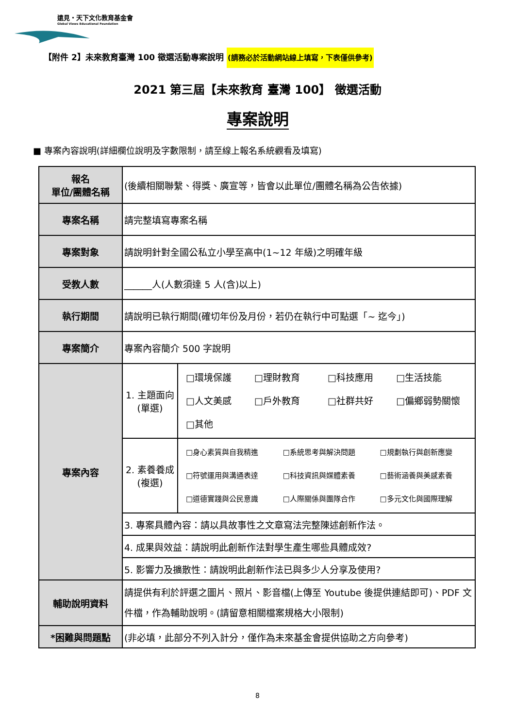遠見・天下文化教育基金會
Global Views Educational Foundation
【附件 2】未來教育臺灣 100 徵選活動專案說明 (請務必於活動網站線上填寫，下表僅供參考)
2021 第三屆【未來教育 臺灣 100】 徵選活動
專案說明
■ 專案內容說明(詳細欄位說明及字數限制，請至線上報名系統觀看及填寫)
| 報名 單位/團體名稱 | (後續相關聯繫、得獎、廣宣等，皆會以此單位/團體名稱為公告依據) | |
| 專案名稱 | 請完整填寫專案名稱 | |
| 專案對象 | 請說明針對全國公私立小學至高中(1~12 年級)之明確年級 | |
| 受教人數 | ______人(人數須達 5 人(含)以上) | |
| 執行期間 | 請說明已執行期間(確切年份及月份，若仍在執行中可點選「~ 迄今」) | |
| 專案簡介 | 專案內容簡介 500 字說明 | |
| 專案內容 | 1. 主題面向 (單選) | □環境保護 □理財教育 □科技應用 □生活技能 □人文美感 □戶外教育 □社群共好 □偏鄉弱勢關懷 □其他 |
| | 2. 素養養成 (複選) | □身心素質與自我精進 □系統思考與解決問題 □規劃執行與創新應變 □符號運用與溝通表達 □科技資訊與媒體素養 □藝術涵養與美感素養 □道德實踐與公民意識 □人際關係與團隊合作 □多元文化與國際理解 |
| | 3. 專案具體內容：請以具故事性之文章寫法完整陳述創新作法。 | |
| | 4. 成果與效益：請說明此創新作法對學生產生哪些具體成效? | |
| | 5. 影響力及擴散性：請說明此創新作法已與多少人分享及使用? | |
| 輔助說明資料 | 請提供有利於評選之圖片、照片、影音檔(上傳至 Youtube 後提供連結即可)、PDF 文件檔，作為輔助說明。(請留意相關檔案規格大小限制) | |
| *困難與問題點 | (非必填，此部分不列入計分，僅作為未來基金會提供協助之方向參考) | |
8